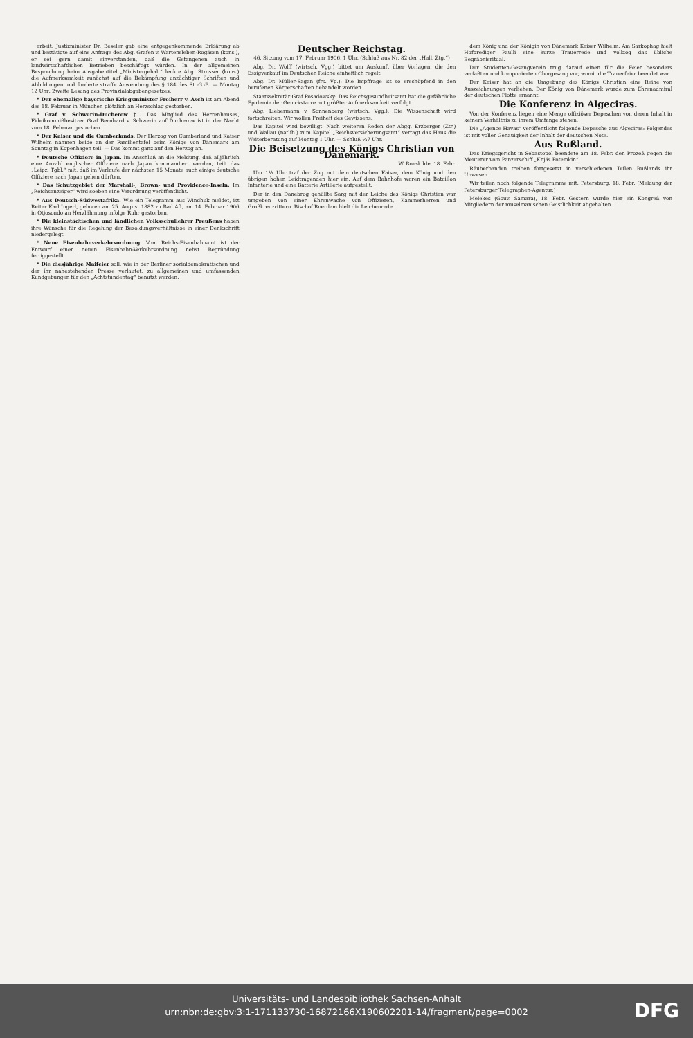arbeit. Justizminister Dr. Beseler gab eine entgegenkommende Erklärung ab und bestätigte auf eine Anfrage des Abg. Grafen v. Wartensleben-Rogäsen (kons.), er sei gern damit einverstanden, daß die Gefangenen auch in landwirtschaftlichen Betrieben beschäftigt würden. In der allgemeinen Besprechung beim Ausgabentitel „Ministergehalt“ lenkte Abg. Strosser (kons.) die Aufmerksamkeit zunächst auf die Bekämpfung unzüchtiger Schriften und Abbildungen und forderte straffe Anwendung des § 184 des St.-G.-B. — Montag 12 Uhr: Zweite Lesung des Provinzialabgabengesetzes.
* Der ehemalige bayerische Kriegsminister Freiherr v. Asch ist am Abend des 18. Februar in München plötzlich an Herzschlag gestorben.
* Graf v. Schwerin-Ducherow †. Das Mitglied des Herrenhauses, Fideikommißbesitzer Graf Bernhard v. Schwerin auf Ducherow ist in der Nacht zum 18. Februar gestorben.
* Der Kaiser und die Cumberlands. Der Herzog von Cumberland und Kaiser Wilhelm nahmen beide an der Familientafel beim Könige von Dänemark am Sonntag in Kopenhagen teil. — Das kommt ganz auf den Herzog an.
* Deutsche Offiziere in Japan. Im Anschluß an die Meldung, daß alljährlich eine Anzahl englischer Offiziere nach Japan kommandiert werden, teilt das „Leipz. Tgbl.“ mit, daß im Verlaufe der nächsten 15 Monate auch einige deutsche Offiziere nach Japan gehen dürften.
* Das Schutzgebiet der Marshall-, Brown- und Providence-Inseln. Im „Reichsanzeiger“ wird soeben eine Verordnung veröffentlicht.
* Aus Deutsch-Südwestafrika. Wie ein Telegramm aus Windhuk meldet, ist Reiter Karl Ingerl, geboren am 25. August 1882 zu Bad Aft, am 14. Februar 1906 in Otjosondo an Herzlähmung infolge Ruhr gestorben.
* Die kleinstädtischen und ländlichen Volksschullehrer Preußens haben ihre Wünsche für die Regelung der Besoldungsverhältnisse in einer Denkschrift niedergelegt.
* Neue Eisenbahnverkehrsordnung. Vom Reichs-Eisenbahnamt ist der Entwurf einer neuen Eisenbahn-Verkehrsordnung nebst Begründung fertiggestellt.
* Die diesjährige Maifeier soll, wie in der Berliner sozialdemokratischen und der ihr nahestehenden Presse verlautet, zu allgemeinen und umfassenden Kundgebungen für den „Achtstundentag“ benutzt werden.
Deutscher Reichstag.
46. Sitzung vom 17. Februar 1906, 1 Uhr. (Schluß aus Nr. 82 der „Hall. Ztg.“)
Abg. Dr. Wolff (wirtsch. Vgg.) bittet um Auskunft über Vorlagen, die den Essigverkauf im Deutschen Reiche einheitlich regelt.
Abg. Dr. Müller-Sagan (frs. Vp.): Die Impffrage ist so erschöpfend in den berufenen Körperschaften behandelt worden.
Staatssekretär Graf Posadowsky: Das Reichsgesundheitsamt hat die gefährliche Epidemie der Genickstarre mit größter Aufmerksamkeit verfolgt.
Abg. Liebermann v. Sonnenberg (wirtsch. Vgg.): Die Wissenschaft wird fortschreiten. Wir wollen Freiheit des Gewissens.
Das Kapitel wird bewilligt. Nach weiteren Reden der Abgg. Erzberger (Ztr.) und Wallau (natlib.) zum Kapitel „Reichsversicherungsamt“ vertagt das Haus die Weiterberatung auf Montag 1 Uhr. — Schluß ¼7 Uhr.
Die Beisetzung des Königs Christian von Dänemark.
W. Roeskilde, 18. Febr.
Um 1½ Uhr traf der Zug mit dem deutschen Kaiser, dem König und den übrigen hohen Leidtragenden hier ein. Auf dem Bahnhofe waren ein Bataillon Infanterie und eine Batterie Artillerie aufgestellt.
Der in den Danebrog gehüllte Sarg mit der Leiche des Königs Christian war umgeben von einer Ehrenwache von Offizieren, Kammerherren und Großkreuzrittern. Bischof Roerdam hielt die Leichenrede.
dem König und der Königin von Dänemark Kaiser Wilhelm. Am Sarkophag hielt Hofprediger Paulli eine kurze Trauerrede und vollzog das übliche Begräbnisritual.
Der Studenten-Gesangverein trug darauf einen für die Feier besonders verfaßten und komponierten Chorgesang vor, womit die Trauerfeier beendet war.
Der Kaiser hat an die Umgebung des Königs Christian eine Reihe von Auszeichnungen verliehen. Der König von Dänemark wurde zum Ehrenadmiral der deutschen Flotte ernannt.
Die Konferenz in Algeciras.
Von der Konferenz liegen eine Menge offiziöser Depeschen vor, deren Inhalt in keinem Verhältnis zu ihrem Umfange stehen.
Die „Agence Havas“ veröffentlicht folgende Depesche aus Algeciras: Folgendes ist mit voller Genauigkeit der Inhalt der deutschen Note.
Aus Rußland.
Das Kriegsgericht in Sebastopol beendete am 18. Febr. den Prozeß gegen die Meuterer vom Panzerschiff „Knjäs Potemkin“.
Räuberbanden treiben fortgesetzt in verschiedenen Teilen Rußlands ihr Unwesen.
Wir teilen noch folgende Telegramme mit: Petersburg, 18. Febr. (Meldung der Petersburger Telegraphen-Agentur.)
Melekes (Gouv. Samara), 18. Febr. Gestern wurde hier ein Kongreß von Mitgliedern der muselmanischen Geistlichkeit abgehalten.
Universitäts- und Landesbibliothek Sachsen-Anhalt
urn:nbn:de:gbv:3:1-171133730-16872166X190602201-14/fragment/page=0002
DFG